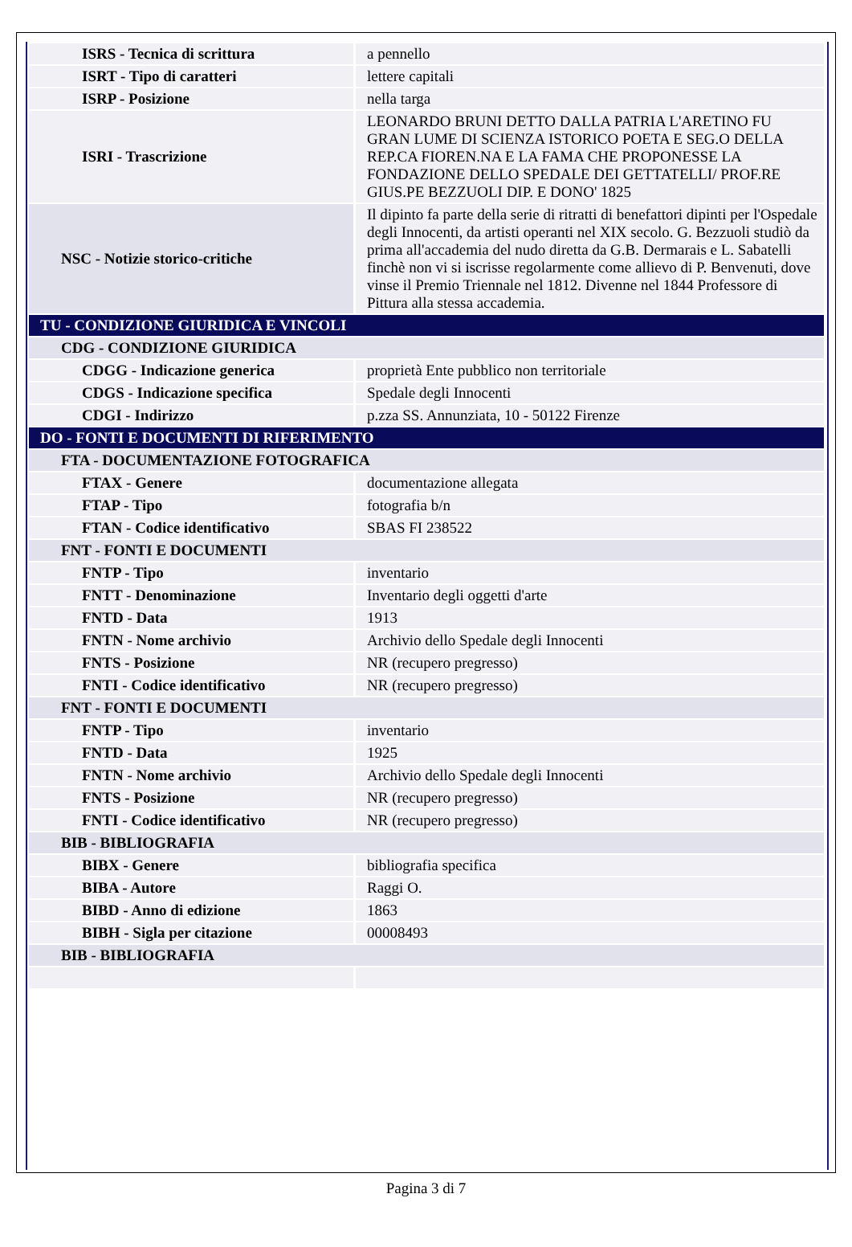| ISRS - Tecnica di scrittura | a pennello |
| ISRT - Tipo di caratteri | lettere capitali |
| ISRP - Posizione | nella targa |
| ISRI - Trascrizione | LEONARDO BRUNI DETTO DALLA PATRIA L'ARETINO FU GRAN LUME DI SCIENZA ISTORICO POETA E SEG.O DELLA REP.CA FIOREN.NA E LA FAMA CHE PROPONESSE LA FONDAZIONE DELLO SPEDALE DEI GETTATELLI/ PROF.RE GIUS.PE BEZZUOLI DIP. E DONO' 1825 |
| NSC - Notizie storico-critiche | Il dipinto fa parte della serie di ritratti di benefattori dipinti per l'Ospedale degli Innocenti, da artisti operanti nel XIX secolo. G. Bezzuoli studiò da prima all'accademia del nudo diretta da G.B. Dermarais e L. Sabatelli finchè non vi si iscrisse regolarmente come allievo di P. Benvenuti, dove vinse il Premio Triennale nel 1812. Divenne nel 1844 Professore di Pittura alla stessa accademia. |
| TU - CONDIZIONE GIURIDICA E VINCOLI | |
| CDG - CONDIZIONE GIURIDICA | |
| CDGG - Indicazione generica | proprietà Ente pubblico non territoriale |
| CDGS - Indicazione specifica | Spedale degli Innocenti |
| CDGI - Indirizzo | p.zza SS. Annunziata, 10 - 50122 Firenze |
| DO - FONTI E DOCUMENTI DI RIFERIMENTO | |
| FTA - DOCUMENTAZIONE FOTOGRAFICA | |
| FTAX - Genere | documentazione allegata |
| FTAP - Tipo | fotografia b/n |
| FTAN - Codice identificativo | SBAS FI 238522 |
| FNT - FONTI E DOCUMENTI | |
| FNTP - Tipo | inventario |
| FNTT - Denominazione | Inventario degli oggetti d'arte |
| FNTD - Data | 1913 |
| FNTN - Nome archivio | Archivio dello Spedale degli Innocenti |
| FNTS - Posizione | NR (recupero pregresso) |
| FNTI - Codice identificativo | NR (recupero pregresso) |
| FNT - FONTI E DOCUMENTI | |
| FNTP - Tipo | inventario |
| FNTD - Data | 1925 |
| FNTN - Nome archivio | Archivio dello Spedale degli Innocenti |
| FNTS - Posizione | NR (recupero pregresso) |
| FNTI - Codice identificativo | NR (recupero pregresso) |
| BIB - BIBLIOGRAFIA | |
| BIBX - Genere | bibliografia specifica |
| BIBA - Autore | Raggi O. |
| BIBD - Anno di edizione | 1863 |
| BIBH - Sigla per citazione | 00008493 |
| BIB - BIBLIOGRAFIA | |
Pagina 3 di 7